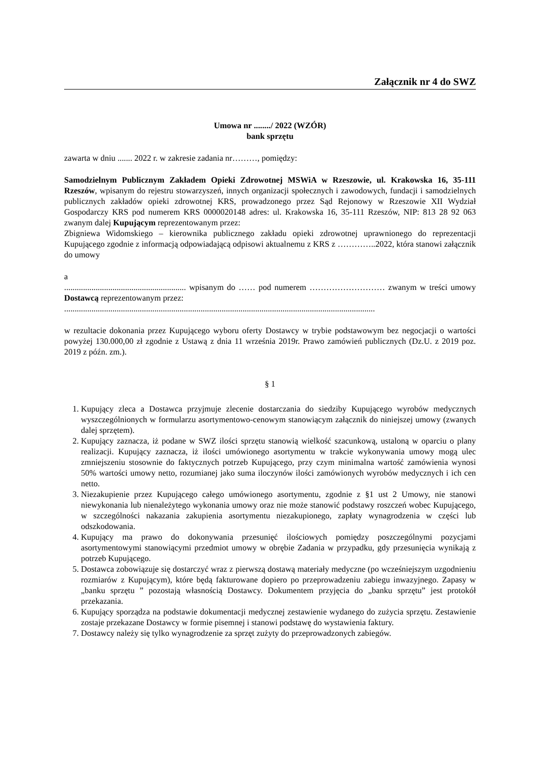Załącznik nr 4 do SWZ
Umowa nr ......../ 2022 (WZÓR)
bank sprzętu
zawarta w dniu ....... 2022 r. w zakresie zadania nr………, pomiędzy:
Samodzielnym Publicznym Zakładem Opieki Zdrowotnej MSWiA w Rzeszowie, ul. Krakowska 16, 35-111 Rzeszów, wpisanym do rejestru stowarzyszeń, innych organizacji społecznych i zawodowych, fundacji i samodzielnych publicznych zakładów opieki zdrowotnej KRS, prowadzonego przez Sąd Rejonowy w Rzeszowie XII Wydział Gospodarczy KRS pod numerem KRS 0000020148 adres: ul. Krakowska 16, 35-111 Rzeszów, NIP: 813 28 92 063 zwanym dalej Kupującym reprezentowanym przez:
Zbigniewa Widomskiego – kierownika publicznego zakładu opieki zdrowotnej uprawnionego do reprezentacji Kupującego zgodnie z informacją odpowiadającą odpisowi aktualnemu z KRS z …………..2022, która stanowi załącznik do umowy
a
.......................................................... wpisanym do …… pod numerem ……………………… zwanym w treści umowy Dostawcą reprezentowanym przez:
....................................................................................................................................................
w rezultacie dokonania przez Kupującego wyboru oferty Dostawcy w trybie podstawowym bez negocjacji o wartości powyżej 130.000,00 zł zgodnie z Ustawą z dnia 11 września 2019r. Prawo zamówień publicznych (Dz.U. z 2019 poz. 2019 z późn. zm.).
§ 1
1. Kupujący zleca a Dostawca przyjmuje zlecenie dostarczania do siedziby Kupującego wyrobów medycznych wyszczególnionych w formularzu asortymentowo-cenowym stanowiącym załącznik do niniejszej umowy (zwanych dalej sprzętem).
2. Kupujący zaznacza, iż podane w SWZ ilości sprzętu stanowią wielkość szacunkową, ustaloną w oparciu o plany realizacji. Kupujący zaznacza, iż ilości umówionego asortymentu w trakcie wykonywania umowy mogą ulec zmniejszeniu stosownie do faktycznych potrzeb Kupującego, przy czym minimalna wartość zamówienia wynosi 50% wartości umowy netto, rozumianej jako suma iloczynów ilości zamówionych wyrobów medycznych i ich cen netto.
3. Niezakupienie przez Kupującego całego umówionego asortymentu, zgodnie z §1 ust 2 Umowy, nie stanowi niewykonania lub nienależytego wykonania umowy oraz nie może stanowić podstawy roszczeń wobec Kupującego, w szczególności nakazania zakupienia asortymentu niezakupionego, zapłaty wynagrodzenia w części lub odszkodowania.
4. Kupujący ma prawo do dokonywania przesunięć ilościowych pomiędzy poszczególnymi pozycjami asortymentowymi stanowiącymi przedmiot umowy w obrębie Zadania w przypadku, gdy przesunięcia wynikają z potrzeb Kupującego.
5. Dostawca zobowiązuje się dostarczyć wraz z pierwszą dostawą materiały medyczne (po wcześniejszym uzgodnieniu rozmiarów z Kupującym), które będą fakturowane dopiero po przeprowadzeniu zabiegu inwazyjnego. Zapasy w „banku sprzętu ” pozostają własnością Dostawcy. Dokumentem przyjęcia do „banku sprzętu” jest protokół przekazania.
6. Kupujący sporządza na podstawie dokumentacji medycznej zestawienie wydanego do zużycia sprzętu. Zestawienie zostaje przekazane Dostawcy w formie pisemnej i stanowi podstawę do wystawienia faktury.
7. Dostawcy należy się tylko wynagrodzenie za sprzęt zużyty do przeprowadzonych zabiegów.